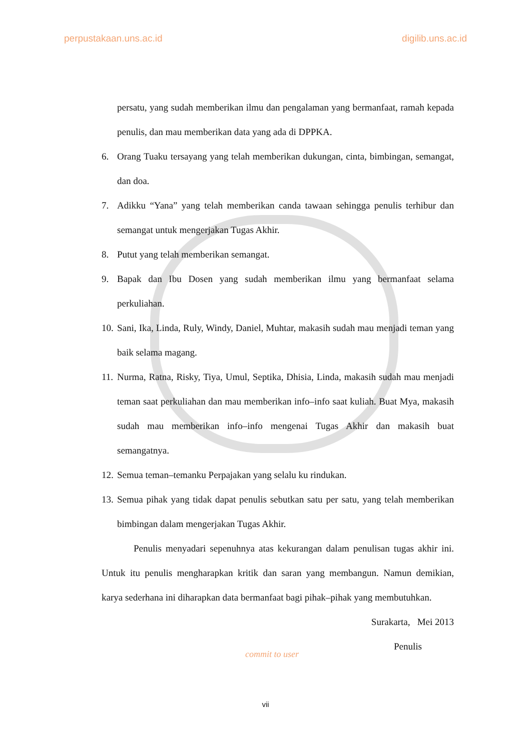perpustakaan.uns.ac.id digilib.uns.ac.id
persatu, yang sudah memberikan ilmu dan pengalaman yang bermanfaat, ramah kepada penulis, dan mau memberikan data yang ada di DPPKA.
6. Orang Tuaku tersayang yang telah memberikan dukungan, cinta, bimbingan, semangat, dan doa.
7. Adikku “Yana” yang telah memberikan canda tawaan sehingga penulis terhibur dan semangat untuk mengerjakan Tugas Akhir.
8. Putut yang telah memberikan semangat.
9. Bapak dan Ibu Dosen yang sudah memberikan ilmu yang bermanfaat selama perkuliahan.
10. Sani, Ika, Linda, Ruly, Windy, Daniel, Muhtar, makasih sudah mau menjadi teman yang baik selama magang.
11. Nurma, Ratna, Risky, Tiya, Umul, Septika, Dhisia, Linda, makasih sudah mau menjadi teman saat perkuliahan dan mau memberikan info–info saat kuliah. Buat Mya, makasih sudah mau memberikan info–info mengenai Tugas Akhir dan makasih buat semangatnya.
12. Semua teman–temanku Perpajakan yang selalu ku rindukan.
13. Semua pihak yang tidak dapat penulis sebutkan satu per satu, yang telah memberikan bimbingan dalam mengerjakan Tugas Akhir.
Penulis menyadari sepenuhnya atas kekurangan dalam penulisan tugas akhir ini. Untuk itu penulis mengharapkan kritik dan saran yang membangun. Namun demikian, karya sederhana ini diharapkan data bermanfaat bagi pihak–pihak yang membutuhkan.
Surakarta, Mei 2013
Penulis
commit to user
vii